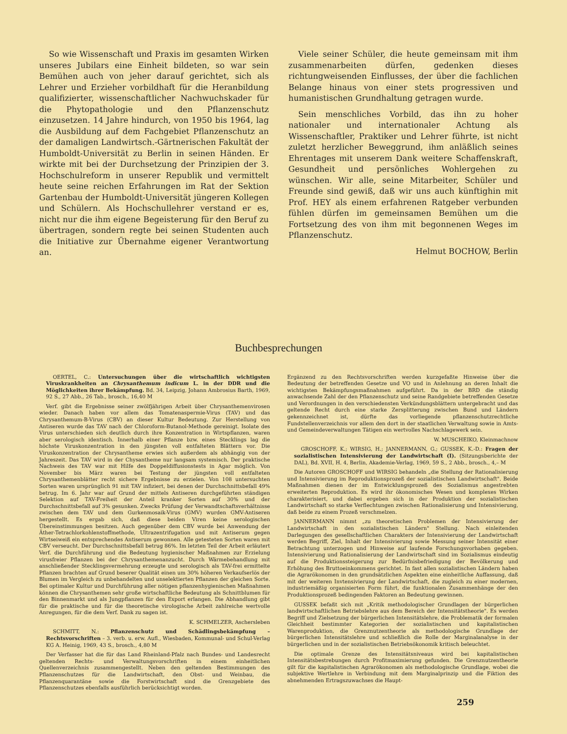So wie Wissenschaft und Praxis im gesamten Wirken unseres Jubilars eine Einheit bildeten, so war sein Bemühen auch von jeher darauf gerichtet, sich als Lehrer und Erzieher vorbildhaft für die Heranbildung qualifizierter, wissenschaftlicher Nachwuchskader für die Phytopathologie und den Pflanzenschutz einzusetzen. 14 Jahre hindurch, von 1950 bis 1964, lag die Ausbildung auf dem Fachgebiet Pflanzenschutz an der damaligen Landwirtsch.-Gärtnerischen Fakultät der Humboldt-Universität zu Berlin in seinen Händen. Er wirkte mit bei der Durchsetzung der Prinzipien der 3. Hochschulreform in unserer Republik und vermittelt heute seine reichen Erfahrungen im Rat der Sektion Gartenbau der Humboldt-Universität jüngeren Kollegen und Schülern. Als Hochschullehrer verstand er es, nicht nur die ihm eigene Begeisterung für den Beruf zu übertragen, sondern regte bei seinen Studenten auch die Initiative zur Übernahme eigener Verantwortung an.
Viele seiner Schüler, die heute gemeinsam mit ihm zusammenarbeiten dürfen, gedenken dieses richtungweisenden Einflusses, der über die fachlichen Belange hinaus von einer stets progressiven und humanistischen Grundhaltung getragen wurde.
Sein menschliches Vorbild, das ihn zu hoher nationaler und internationaler Achtung als Wissenschaftler, Praktiker und Lehrer führte, ist nicht zuletzt herzlicher Beweggrund, ihm anläßlich seines Ehrentages mit unserem Dank weitere Schaffenskraft, Gesundheit und persönliches Wohlergehen zu wünschen. Wir alle, seine Mitarbeiter, Schüler und Freunde sind gewiß, daß wir uns auch künftighin mit Prof. HEY als einem erfahrenen Ratgeber verbunden fühlen dürfen im gemeinsamen Bemühen um die Fortsetzung des von ihm mit begonnenen Weges im Pflanzenschutz.
Helmut BOCHOW, Berlin
Buchbesprechungen
OERTEL, C.: Untersuchungen über die wirtschaftlich wichtigsten Viruskrankheiten an Chrysanthemum indicum L. in der DDR und die Möglichkeiten ihrer Bekämpfung. Bd. 34, Leipzig, Johann Ambrosius Barth, 1969, 92 S., 27 Abb., 26 Tab., brosch., 16,40 M
Verf. gibt die Ergebnisse seiner zwölfjährigen Arbeit über Chrysanthemenvirosen wieder. Danach haben vor allem das Tomatenaspermie-Virus (TAV) und das Chrysanthemum-B-Virus (CBV) an dieser Kultur Bedeutung. Zur Herstellung von Antiseren wurde das TAV nach der Chloroform-Butanol-Methode gereinigt. Isolate des Virus unterschieden sich deutlich durch ihre Konzentration in Wirtspflanzen, waren aber serologisch identisch. Innerhalb einer Pflanze bzw. eines Stecklings lag die höchste Viruskonzentration in den jüngsten voll entfalteten Blättern vor. Die Viruskonzentration der Chrysantheme erwies sich außerdem als abhängig von der Jahreszeit. Das TAV wird in der Chysantheme nur langsam systemisch. Der praktische Nachweis des TAV war mit Hilfe des Doppeldiffusionstests in Agar möglich. Von November bis März waren bei Testung der jüngsten voll entfalteten Chrysanthemenblätter recht sichere Ergebnisse zu erzielen. Von 108 untersuchten Sorten waren ursprünglich 91 mit TAV infiziert, bei denen der Durchschnittsbefall 49% betrug. Im 6. Jahr war auf Grund der mittels Antiseren durchgeführten ständigen Selektion auf TAV-Freiheit der Anteil kranker Sorten auf 30% und der Durchschnittsbefall auf 3% gesunken. Zwecks Prüfung der Verwandtschaftsverhältnisse zwischen dem TAV und dem Gurkenmosaik-Virus (GMV) wurden GMV-Antiseren hergestellt. Es ergab sich, daß diese beiden Viren keine serologischen Übereinstimmungen besitzen. Auch gegenüber dem CBV wurde bei Anwendung der Äther-Tetrachlorkohlenstoffmethode, Ultrazentrifugation und mit Antiserum gegen Wirtseiweiß ein entsprechendes Antiserum gewonnen. Alle getesteten Sorten waren mit CBV verseucht. Der Durchschnittsbefall betrug 86%. Im letzten Teil der Arbeit erläutert Verf. die Durchführung und die Bedeutung hygienischer Maßnahmen zur Erzielung virusfreier Pflanzen bei der Chrysanthemenanzucht. Durch Wärmebehandlung mit anschließender Stecklingsvermehrung erzeugte und serologisch als TAV-frei ermittelte Pflanzen brachten auf Grund beserer Qualität einen um 30% höheren Verkaufserlös der Blumen im Vergleich zu unbehandelten und unselektierten Pflanzen der gleichen Sorte. Bei optimaler Kultur und Durchführung aller nötigen pflanzenhygienischen Maßnahmen können die Chrysanthemen sehr große wirtschaftliche Bedeutung als Schnittblumen für den Binnenmarkt und als Jungpflanzen für den Export erlangen. Die Abhandlung gibt für die praktische und für die theoretische virologische Arbeit zahlreiche wertvolle Anregungen, für die dem Verf. Dank zu sagen ist.
K. SCHMELZER, Aschersleben
SCHMITT, N.: Pflanzenschutz und Schädlingsbekämpfung – Rechtsvorschriften – 3. verb. u. erw. Aufl., Wiesbaden, Kommunal- und Schul-Verlag KG A. Heinig, 1969, 43 S., brosch., 4,80 M
Der Verfasser hat die für das Land Rheinland-Pfalz nach Bundes- und Landesrecht geltenden Rechts- und Verwaltungsvorschriften in einem einheitlichen Quellenverzeichnis zusammengestellt. Neben den geltenden Bestimmungen des Pflanzenschutzes für die Landwirtschaft, den Obst- und Weinbau, die Pflanzenquarantäne sowie die Forstwirtschaft sind die Grenzgebiete des Pflanzenschutzes ebenfalls ausführlich berücksichtigt worden.
Ergänzend zu den Rechtsvorschriften werden kurzgefaßte Hinweise über die Bedeutung der betreffenden Gesetze und VO und in Anlehnung an deren Inhalt die wichtigsten Bekämpfungsmaßnahmen aufgeführt. Da in der BRD die ständig anwachsende Zahl der den Pflanzenschutz und seine Randgebiete betreffenden Gesetze und Verordnungen in den verschiedensten Verkündungsblättern untergebracht und das geltende Recht durch eine starke Zersplitterung zwischen Bund und Ländern gekennzeichnet ist, dürfte das vorliegende pflanzenschutzrechtliche Fundstellenverzeichnis vor allem den dort in der staatlichen Verwaltung sowie in Amts- und Gemeindeverwaltungen Tätigen ein wertvolles Nachschlagewerk sein.
W. MUSCHEIKO, Kleinmachnow
GROSCHOFF, K.; WIRSIG, H.; JANNERMANN, G.; GUSSEK, K.-D.: Fragen der sozialistischen Intensivierung der Landwirtschaft (I). (Sitzungsberichte der DAL), Bd. XVII, H. 4, Berlin, Akademie-Verlag, 1969, 59 S., 2 Abb., brosch., 4,– M
Die Autoren GROSCHOFF und WIRSIG behandeln „die Stellung der Rationalisierung und Intensivierung im Reproduktionsprozeß der sozialistischen Landwirtschaft". Beide Maßnahmen dienen der im Entwicklungsprozeß des Sozialismus angestrebten erweiterten Reproduktion. Es wird ihr ökonomisches Wesen und komplexes Wirken charakterisiert, und dabei ergeben sich in der Produktion der sozialistischen Landwirtschaft so starke Verflechtungen zwischen Rationalisierung und Intensivierung, daß beide zu einem Prozeß verschmelzen.
JANNERMANN nimmt „zu theoretischen Problemen der Intensivierung der Landwirtschaft in den sozialistischen Ländern" Stellung. Nach einleitenden Darlegungen des gesellschaftlichen Charakters der Intensivierung der Landwirtschaft werden Begriff, Ziel, Inhalt der Intensivierung sowie Messung seiner Intensität einer Betrachtung unterzogen und Hinweise auf laufende Forschungsvorhaben gegeben. Intensivierung und Rationalisierung der Landwirtschaft sind im Sozialismus eindeutig auf die Produktionssteigerung zur Bedürfnisbefriedigung der Bevölkerung und Erhöhung des Bruttoeinkommens gerichtet. In fast allen sozialistischen Ländern haben die Agrarökonomen in den grundsätzlichen Aspekten eine einheitliche Auffassung, daß mit der weiteren Invtensivierung der Landwirtschaft, die zugleich zu einer modernen, industriemäßig organisierten Form führt, die funktionalen Zusammenhänge der den Produktionsprozeß bedingenden Faktoren an Bedeutung gewinnen.
GUSSEK befaßt sich mit „Kritik methodologischer Grundlagen der bürgerlichen landwirtschaftlichen Betriebslehre aus dem Bereich der Intensitätstheorie". Es werden Begriff und Zielsetzung der bürgerlichen Intensitätslehre, die Problematik der formalen Gleichheit bestimmter Kategorien der sozialistischen und kapitalistischen Warenproduktion, die Grenznutzentheorie als methodologische Grundlage der bürgerlichen Intensitätslehre und schließlich die Rolle der Marginalanalyse in der bürgerlichen und in der sozialistischen Betriebsökonomik kritisch beleuchtet.
Die optimale Grenze des Intensitätsniveaus wird bei kapitalistischen Intensitätsbestrebungen durch Profitmaximierung gefunden. Die Grenznutzentheorie gilt für die kapitalistischen Agrarökonomen als methodologische Grundlage, wobei die subjektive Wertlehre in Verbindung mit dem Marginalprinzip und die Fiktion des abnehmenden Ertragszuwachses die Haupt-
259